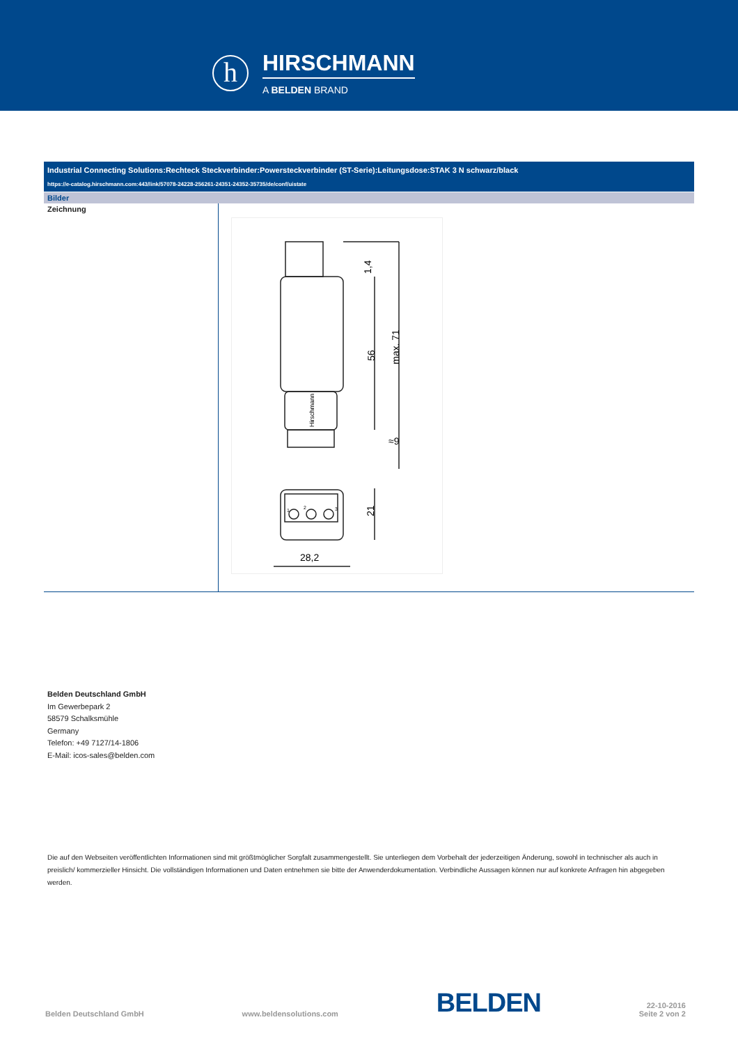h
HIRSCHMANN
A BELDEN BRAND
Industrial Connecting Solutions:Rechteck Steckverbinder:Powersteckverbinder (ST-Serie):Leitungsdose:STAK 3 N schwarz/black
https://e-catalog.hirschmann.com:443/link/57078-24228-256261-24351-24352-35735/de/conf/uistate
Bilder
Zeichnung
1,4
56
max. 71
21
28,2
≈9
Hirschmann
1
2
3
Belden Deutschland GmbH
Im Gewerbepark 2
58579 Schalksmühle
Germany
Telefon: +49 7127/14-1806
E-Mail: icos-sales@belden.com
Die auf den Webseiten veröffentlichten Informationen sind mit größtmöglicher Sorgfalt zusammengestellt. Sie unterliegen dem Vorbehalt der jederzeitigen Änderung, sowohl in technischer als auch in preislich/ kommerzieller Hinsicht. Die vollständigen Informationen und Daten entnehmen sie bitte der Anwenderdokumentation. Verbindliche Aussagen können nur auf konkrete Anfragen hin abgegeben werden.
Belden Deutschland GmbH www.beldensolutions.com BELDEN 22-10-2016
Seite 2 von 2